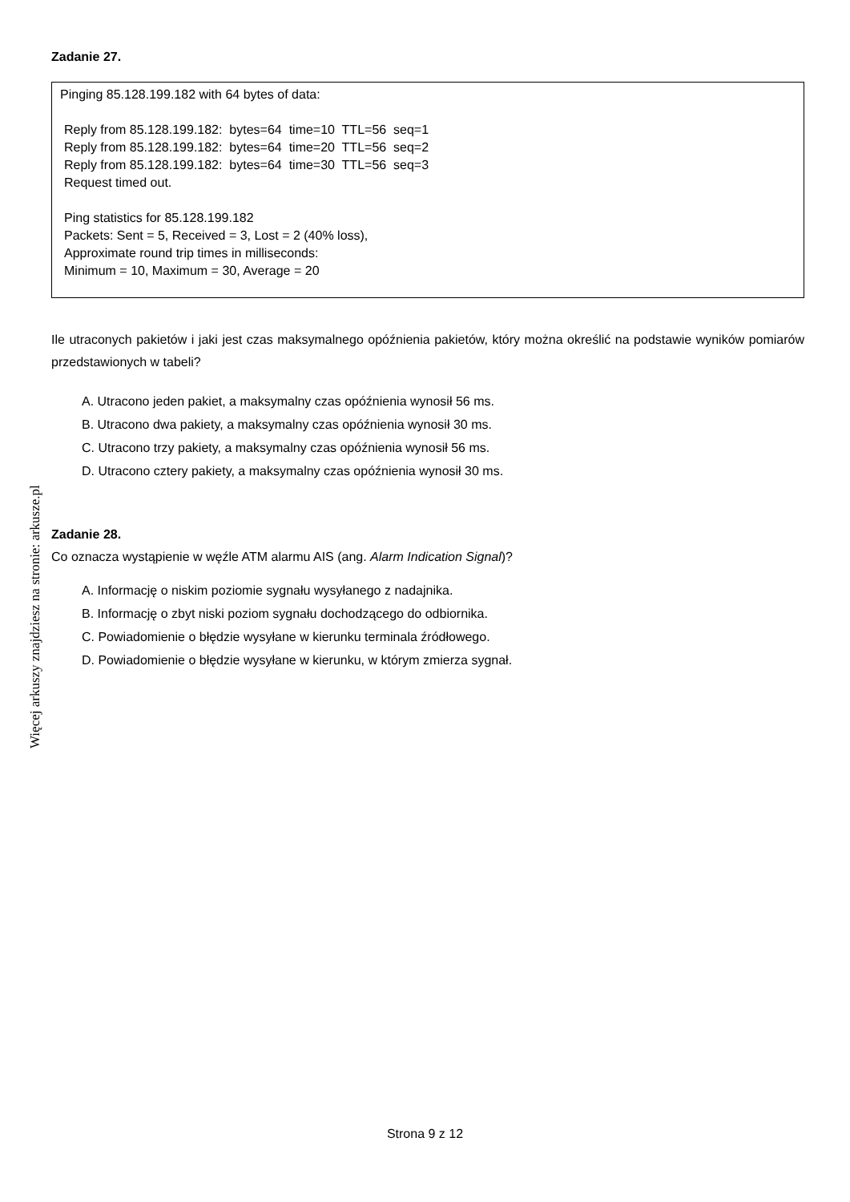Więcej arkuszy znajdziesz na stronie: arkusze.pl
Zadanie 27.
Pinging 85.128.199.182 with 64 bytes of data:
Reply from 85.128.199.182: bytes=64 time=10 TTL=56 seq=1
Reply from 85.128.199.182: bytes=64 time=20 TTL=56 seq=2
Reply from 85.128.199.182: bytes=64 time=30 TTL=56 seq=3
Request timed out.
Ping statistics for 85.128.199.182
Packets: Sent = 5, Received = 3, Lost = 2 (40% loss),
Approximate round trip times in milliseconds:
Minimum = 10, Maximum = 30, Average = 20
Ile utraconych pakietów i jaki jest czas maksymalnego opóźnienia pakietów, który można określić na podstawie wyników pomiarów przedstawionych w tabeli?
A. Utracono jeden pakiet, a maksymalny czas opóźnienia wynosił 56 ms.
B. Utracono dwa pakiety, a maksymalny czas opóźnienia wynosił 30 ms.
C. Utracono trzy pakiety, a maksymalny czas opóźnienia wynosił 56 ms.
D. Utracono cztery pakiety, a maksymalny czas opóźnienia wynosił 30 ms.
Zadanie 28.
Co oznacza wystąpienie w węźle ATM alarmu AIS (ang. Alarm Indication Signal)?
A. Informację o niskim poziomie sygnału wysyłanego z nadajnika.
B. Informację o zbyt niski poziom sygnału dochodzącego do odbiornika.
C. Powiadomienie o błędzie wysyłane w kierunku terminala źródłowego.
D. Powiadomienie o błędzie wysyłane w kierunku, w którym zmierza sygnał.
Strona 9 z 12